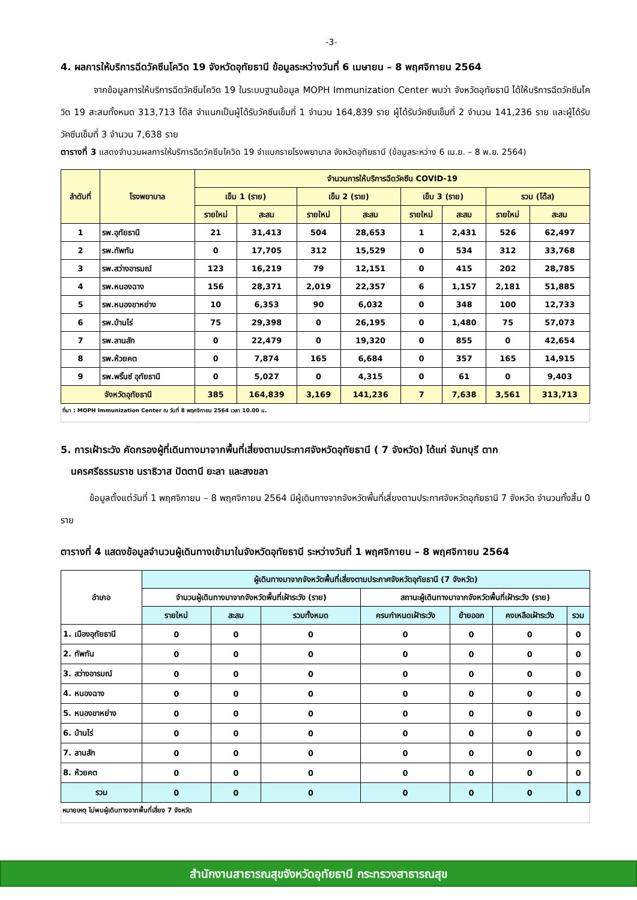-3-
4. ผลการให้บริการฉีดวัคซีนโควิด 19 จังหวัดอุทัยธานี ข้อมูลระหว่างวันที่ 6 เมษายน – 8 พฤศจิกายน 2564
จากข้อมูลการให้บริการฉีดวัคซีนโควิด 19 ในระบบฐานข้อมูล MOPH Immunization Center พบว่า จังหวัดอุทัยธานี ได้ให้บริการฉีดวัคซีนโควิด 19 สะสมทั้งหมด 313,713 โด๊ส จำแนกเป็นผู้ได้รับวัคซีนเข็มที่ 1 จำนวน 164,839 ราย ผู้ได้รับวัคซีนเข็มที่ 2 จำนวน 141,236 ราย และผู้ได้รับวัคซีนเข็มที่ 3 จำนวน 7,638 ราย
ตารางที่ 3 แสดงจำนวนผลการให้บริการฉีดวัคซีนโควิด 19 จำแนกรายโรงพยาบาล จังหวัดอุทัยธานี (ข้อมูลระหว่าง 6 เม.ย. – 8 พ.ย. 2564)
| ลำดับที่ | โรงพยาบาล | จำนวนการให้บริการฉีดวัคซีน COVID-19 | | | | | | | |
| --- | --- | --- | --- | --- | --- | --- | --- | --- | --- |
| | | เข็ม 1 (ราย) | | เข็ม 2 (ราย) | | เข็ม 3 (ราย) | | รวม (โด๊ส) | |
| | | รายใหม่ | สะสม | รายใหม่ | สะสม | รายใหม่ | สะสม | รายใหม่ | สะสม |
| 1 | รพ.อุทัยธานี | 21 | 31,413 | 504 | 28,653 | 1 | 2,431 | 526 | 62,497 |
| 2 | รพ.ทัพทัน | 0 | 17,705 | 312 | 15,529 | 0 | 534 | 312 | 33,768 |
| 3 | รพ.สว่างอารมณ์ | 123 | 16,219 | 79 | 12,151 | 0 | 415 | 202 | 28,785 |
| 4 | รพ.หนองฉาง | 156 | 28,371 | 2,019 | 22,357 | 6 | 1,157 | 2,181 | 51,885 |
| 5 | รพ.หนองขาหย่าง | 10 | 6,353 | 90 | 6,032 | 0 | 348 | 100 | 12,733 |
| 6 | รพ.บ้านไร่ | 75 | 29,398 | 0 | 26,195 | 0 | 1,480 | 75 | 57,073 |
| 7 | รพ.ลานสัก | 0 | 22,479 | 0 | 19,320 | 0 | 855 | 0 | 42,654 |
| 8 | รพ.ห้วยคต | 0 | 7,874 | 165 | 6,684 | 0 | 357 | 165 | 14,915 |
| 9 | รพ.พริ้นซ์ อุทัยธานี | 0 | 5,027 | 0 | 4,315 | 0 | 61 | 0 | 9,403 |
| จังหวัดอุทัยธานี | | 385 | 164,839 | 3,169 | 141,236 | 7 | 7,638 | 3,561 | 313,713 |
ที่มา : MOPH Immunization Center ณ วันที่ 8 พฤศจิกายน 2564 เวลา 10.00 น.
5. การเฝ้าระวัง คัดกรองผู้ที่เดินทางมาจากพื้นที่เสี่ยงตามประกาศจังหวัดอุทัยธานี ( 7 จังหวัด) ได้แก่ จันทบุรี ตาก
นครศรีธรรมราช นราธิวาส ปัตตานี ยะลา และสงขลา
ข้อมูลตั้งแต่วันที่ 1 พฤศจิกายน – 8 พฤศจิกายน 2564 มีผู้เดินทางจากจังหวัดพื้นที่เสี่ยงตามประกาศจังหวัดอุทัยธานี 7 จังหวัด จำนวนทั้งสิ้น 0 ราย
ตารางที่ 4 แสดงข้อมูลจำนวนผู้เดินทางเข้ามาในจังหวัดอุทัยธานี ระหว่างวันที่ 1 พฤศจิกายน – 8 พฤศจิกายน 2564
| อำเภอ | ผู้เดินทางมาจากจังหวัดพื้นที่เสี่ยงตามประกาศจังหวัดอุทัยธานี (7 จังหวัด) | | | | | | |
| --- | --- | --- | --- | --- | --- | --- | --- |
| | จำนวนผู้เดินทางมาจากจังหวัดพื้นที่เฝ้าระวัง (ราย) | | | สถานะผู้เดินทางมาจากจังหวัดพื้นที่เฝ้าระวัง (ราย) | | | |
| | รายใหม่ | สะสม | รวมทั้งหมด | ครบกำหนดเฝ้าระวัง | ย้ายออก | คงเหลือเฝ้าระวัง | รวม |
| 1. เมืองอุทัยธานี | 0 | 0 | 0 | 0 | 0 | 0 | 0 |
| 2. ทัพทัน | 0 | 0 | 0 | 0 | 0 | 0 | 0 |
| 3. สว่างอารมณ์ | 0 | 0 | 0 | 0 | 0 | 0 | 0 |
| 4. หนองฉาง | 0 | 0 | 0 | 0 | 0 | 0 | 0 |
| 5. หนองขาหย่าง | 0 | 0 | 0 | 0 | 0 | 0 | 0 |
| 6. บ้านไร่ | 0 | 0 | 0 | 0 | 0 | 0 | 0 |
| 7. ลานสัก | 0 | 0 | 0 | 0 | 0 | 0 | 0 |
| 8. ห้วยคต | 0 | 0 | 0 | 0 | 0 | 0 | 0 |
| รวม | 0 | 0 | 0 | 0 | 0 | 0 | 0 |
หมายเหตุ ไม่พบผู้เดินทางจากพื้นที่เสี่ยง 7 จังหวัด
สำนักงานสาธารณสุขจังหวัดอุทัยธานี กระทรวงสาธารณสุข